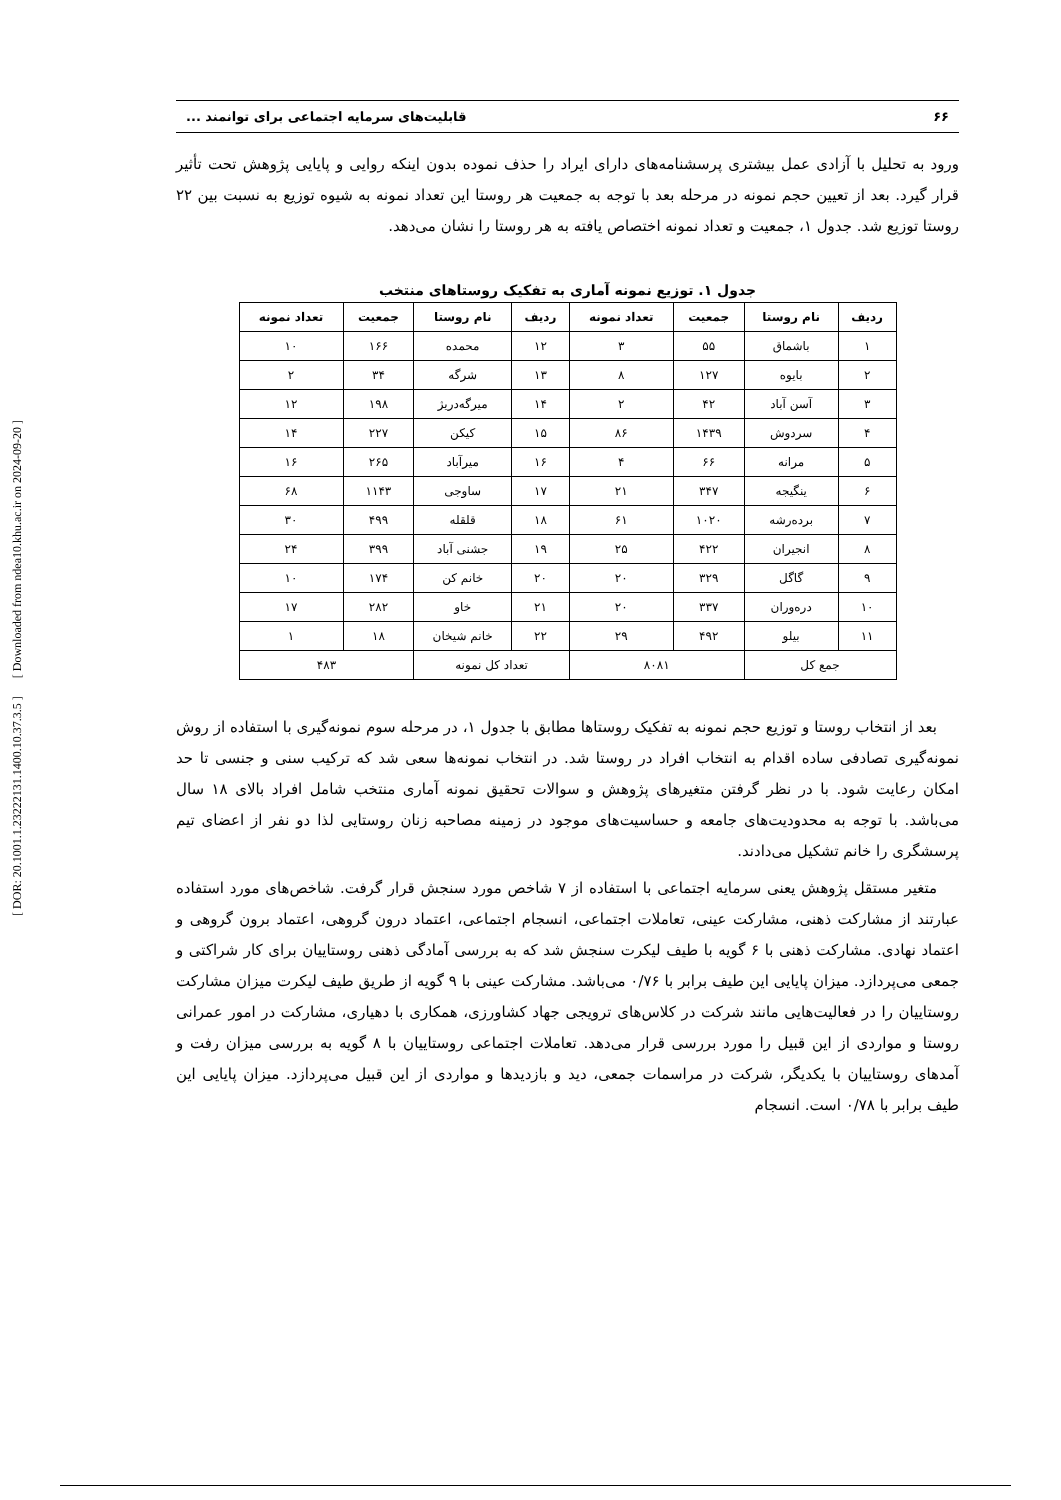[ DOR: 20.1001.1.23222131.1400.10.37.3.5 ] [ Downloaded from ndea10.khu.ac.ir on 2024-09-20 ]
۶۶ قابلیت‌های سرمایه اجتماعی برای توانمند ...
ورود به تحلیل با آزادی عمل بیشتری پرسشنامه‌های دارای ایراد را حذف نموده بدون اینکه روایی و پایایی پژوهش تحت تأثیر قرار گیرد. بعد از تعیین حجم نمونه در مرحله بعد با توجه به جمعیت هر روستا این تعداد نمونه به شیوه توزیع به نسبت بین ۲۲ روستا توزیع شد. جدول ۱، جمعیت و تعداد نمونه اختصاص یافته به هر روستا را نشان می‌دهد.
جدول ۱. توزیع نمونه آماری به تفکیک روستاهای منتخب
| ردیف | نام روستا | جمعیت | تعداد نمونه | ردیف | نام روستا | جمعیت | تعداد نمونه |
| --- | --- | --- | --- | --- | --- | --- | --- |
| ۱ | باشماق | ۵۵ | ۳ | ۱۲ | محمده | ۱۶۶ | ۱۰ |
| ۲ | بایوه | ۱۲۷ | ۸ | ۱۳ | شرگه | ۳۴ | ۲ |
| ۳ | آسن آباد | ۴۲ | ۲ | ۱۴ | میرگه‌دریژ | ۱۹۸ | ۱۲ |
| ۴ | سردوش | ۱۴۳۹ | ۸۶ | ۱۵ | کیکن | ۲۲۷ | ۱۴ |
| ۵ | مرانه | ۶۶ | ۴ | ۱۶ | میرآباد | ۲۶۵ | ۱۶ |
| ۶ | ینگیجه | ۳۴۷ | ۲۱ | ۱۷ | ساوجی | ۱۱۴۳ | ۶۸ |
| ۷ | برده‌رشه | ۱۰۲۰ | ۶۱ | ۱۸ | قلقله | ۴۹۹ | ۳۰ |
| ۸ | انجیران | ۴۲۲ | ۲۵ | ۱۹ | جشنی آباد | ۳۹۹ | ۲۴ |
| ۹ | گاگل | ۳۲۹ | ۲۰ | ۲۰ | خانم کن | ۱۷۴ | ۱۰ |
| ۱۰ | دره‌وران | ۳۳۷ | ۲۰ | ۲۱ | خاو | ۲۸۲ | ۱۷ |
| ۱۱ | بیلو | ۴۹۲ | ۲۹ | ۲۲ | خانم شیخان | ۱۸ | ۱ |
| جمع کل | | ۸۰۸۱ | | تعداد کل نمونه | | ۴۸۳ | |
بعد از انتخاب روستا و توزیع حجم نمونه به تفکیک روستاها مطابق با جدول ۱، در مرحله سوم نمونه‌گیری با استفاده از روش نمونه‌گیری تصادفی ساده اقدام به انتخاب افراد در روستا شد. در انتخاب نمونه‌ها سعی شد که ترکیب سنی و جنسی تا حد امکان رعایت شود. با در نظر گرفتن متغیرهای پژوهش و سوالات تحقیق نمونه آماری منتخب شامل افراد بالای ۱۸ سال می‌باشد. با توجه به محدودیت‌های جامعه و حساسیت‌های موجود در زمینه مصاحبه زنان روستایی لذا دو نفر از اعضای تیم پرسشگری را خانم تشکیل می‌دادند.
متغیر مستقل پژوهش یعنی سرمایه اجتماعی با استفاده از ۷ شاخص مورد سنجش قرار گرفت. شاخص‌های مورد استفاده عبارتند از مشارکت ذهنی، مشارکت عینی، تعاملات اجتماعی، انسجام اجتماعی، اعتماد درون گروهی، اعتماد برون گروهی و اعتماد نهادی. مشارکت ذهنی با ۶ گویه با طیف لیکرت سنجش شد که به بررسی آمادگی ذهنی روستاییان برای کار شراکتی و جمعی می‌پردازد. میزان پایایی این طیف برابر با ۰/۷۶ می‌باشد. مشارکت عینی با ۹ گویه از طریق طیف لیکرت میزان مشارکت روستاییان را در فعالیت‌هایی مانند شرکت در کلاس‌های ترویجی جهاد کشاورزی، همکاری با دهیاری، مشارکت در امور عمرانی روستا و مواردی از این قبیل را مورد بررسی قرار می‌دهد. تعاملات اجتماعی روستاییان با ۸ گویه به بررسی میزان رفت و آمدهای روستاییان با یکدیگر، شرکت در مراسمات جمعی، دید و بازدیدها و مواردی از این قبیل می‌پردازد. میزان پایایی این طیف برابر با ۰/۷۸ است. انسجام